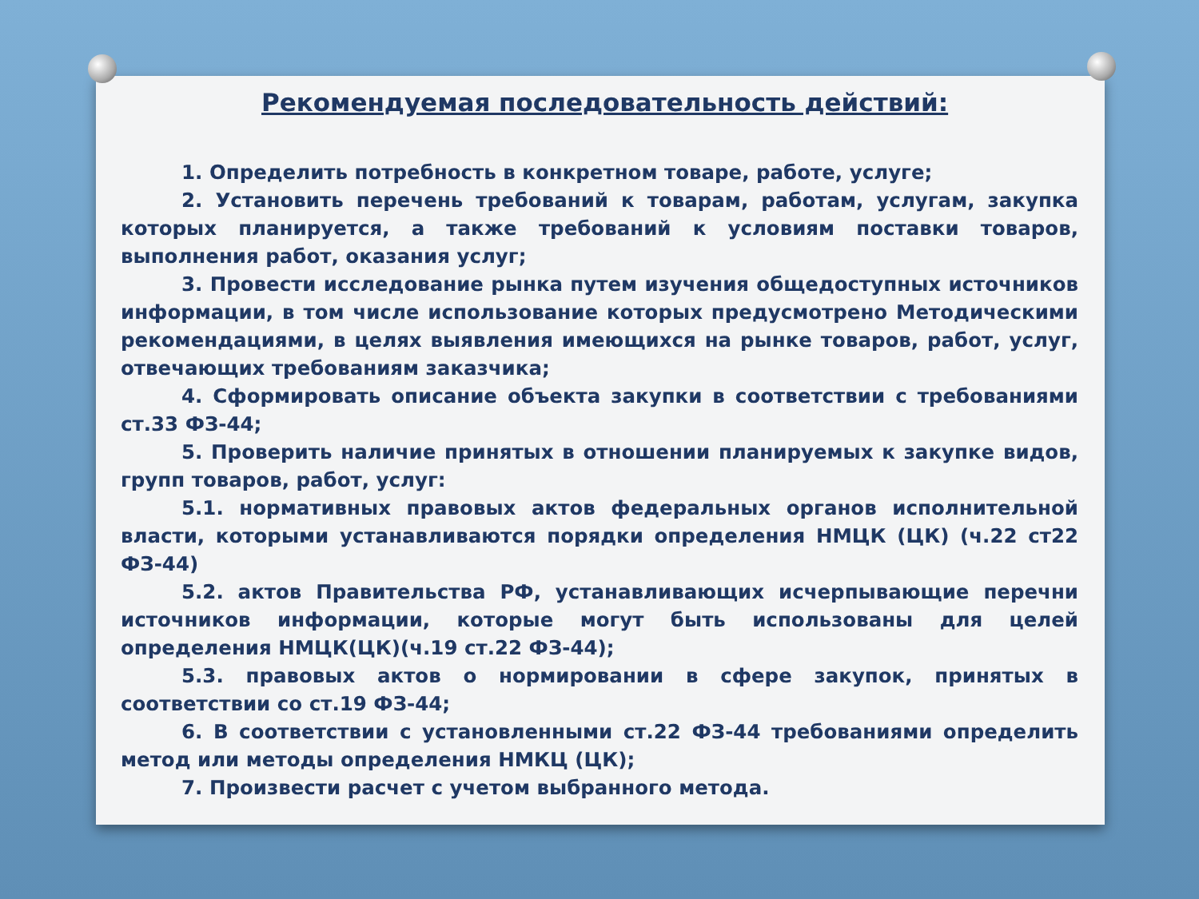Рекомендуемая последовательность действий:
1. Определить потребность в конкретном товаре, работе, услуге;
2. Установить перечень требований к товарам, работам, услугам, закупка которых планируется, а также требований к условиям поставки товаров, выполнения работ, оказания услуг;
3. Провести исследование рынка путем изучения общедоступных источников информации, в том числе использование которых предусмотрено Методическими рекомендациями, в целях выявления имеющихся на рынке товаров, работ, услуг, отвечающих требованиям заказчика;
4. Сформировать описание объекта закупки в соответствии с требованиями ст.33 ФЗ-44;
5. Проверить наличие принятых в отношении планируемых к закупке видов, групп товаров, работ, услуг:
5.1. нормативных правовых актов федеральных органов исполнительной власти, которыми устанавливаются порядки определения НМЦК (ЦК) (ч.22 ст22 ФЗ-44)
5.2. актов Правительства РФ, устанавливающих исчерпывающие перечни источников информации, которые могут быть использованы для целей определения НМЦК(ЦК)(ч.19 ст.22 ФЗ-44);
5.3. правовых актов о нормировании в сфере закупок, принятых в соответствии со ст.19 ФЗ-44;
6. В соответствии с установленными ст.22 ФЗ-44 требованиями определить метод или методы определения НМКЦ (ЦК);
7. Произвести расчет с учетом выбранного метода.